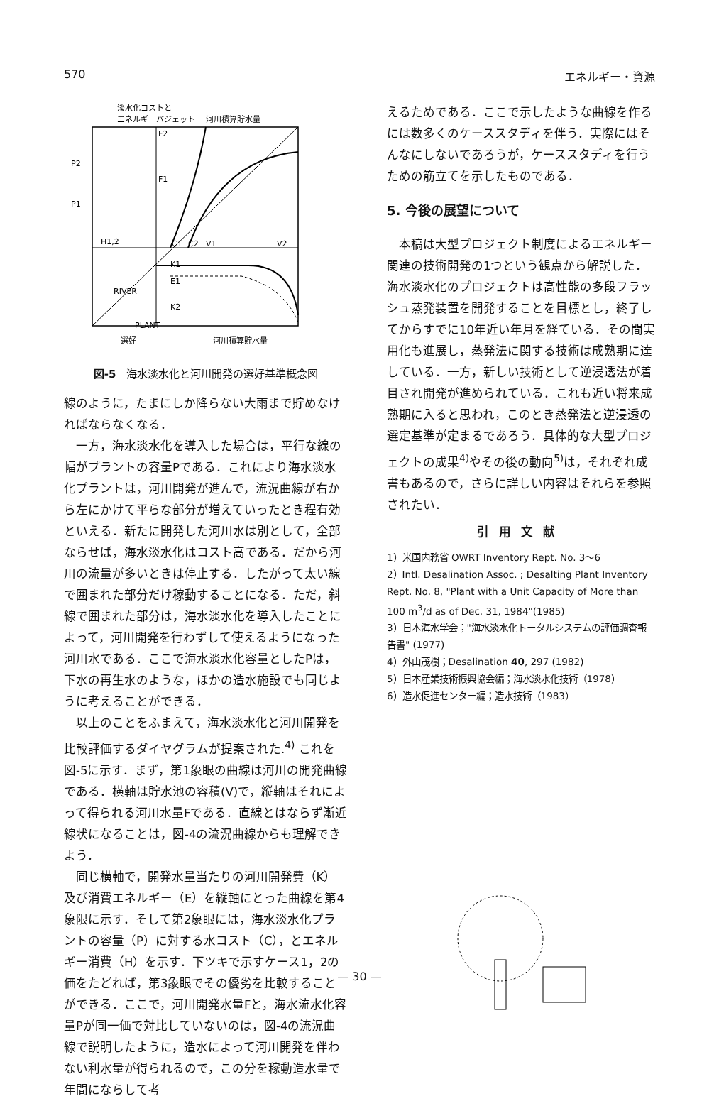570 エネルギー・資源
淡水化コストと
エネルギーバジェット
河川積算貯水量
F2
F1
P2
P1
H1,2
C1
C2
V1
V2
K1
E1
K2
E2
RIVER
PLANT
選好
河川積算貯水量
図-5　海水淡水化と河川開発の選好基準概念図
線のように，たまにしか降らない大雨まで貯めなければならなくなる．
一方，海水淡水化を導入した場合は，平行な線の幅がプラントの容量Pである．これにより海水淡水化プラントは，河川開発が進んで，流況曲線が右から左にかけて平らな部分が増えていったとき程有効といえる．新たに開発した河川水は別として，全部ならせば，海水淡水化はコスト高である．だから河川の流量が多いときは停止する．したがって太い線で囲まれた部分だけ稼動することになる．ただ，斜線で囲まれた部分は，海水淡水化を導入したことによって，河川開発を行わずして使えるようになった河川水である．ここで海水淡水化容量としたPは，下水の再生水のような，ほかの造水施設でも同じように考えることができる．
以上のことをふまえて，海水淡水化と河川開発を比較評価するダイヤグラムが提案された.<sup>4)</sup> これを図-5に示す．まず，第1象眼の曲線は河川の開発曲線である．横軸は貯水池の容積(V)で，縦軸はそれによって得られる河川水量Fである．直線とはならず漸近線状になることは，図-4の流況曲線からも理解できよう．
同じ横軸で，開発水量当たりの河川開発費（K）及び消費エネルギー（E）を縦軸にとった曲線を第4象限に示す．そして第2象眼には，海水淡水化プラントの容量（P）に対する水コスト（C），とエネルギー消費（H）を示す．下ツキで示すケース1，2の価をたどれば，第3象眼でその優劣を比較することができる．ここで，河川開発水量Fと，海水流水化容量Pが同一価で対比していないのは，図-4の流況曲線で説明したように，造水によって河川開発を伴わない利水量が得られるので，この分を稼動造水量で年間にならして考
えるためである．ここで示したような曲線を作るには数多くのケーススタディを伴う．実際にはそんなにしないであろうが，ケーススタディを行うための筋立てを示したものである．
5. 今後の展望について
本稿は大型プロジェクト制度によるエネルギー関連の技術開発の1つという観点から解説した．海水淡水化のプロジェクトは高性能の多段フラッシュ蒸発装置を開発することを目標とし，終了してからすでに10年近い年月を経ている．その間実用化も進展し，蒸発法に関する技術は成熟期に達している．一方，新しい技術として逆浸透法が着目され開発が進められている．これも近い将来成熟期に入ると思われ，このとき蒸発法と逆浸透の選定基準が定まるであろう．具体的な大型プロジェクトの成果<sup>4)</sup>やその後の動向<sup>5)</sup>は，それぞれ成書もあるので，さらに詳しい内容はそれらを参照されたい．
引用文献
1）米国内務省 OWRT Inventory Rept. No. 3～6
2）Intl. Desalination Assoc. ; Desalting Plant Inventory Rept. No. 8, "Plant with a Unit Capacity of More than 100 m<sup>3</sup>/d as of Dec. 31, 1984"(1985)
3）日本海水学会；"海水淡水化トータルシステムの評価調査報告書" (1977)
4）外山茂樹；Desalination 40, 297 (1982)
5）日本産業技術振興協会編；海水淡水化技術（1978）
6）造水促進センター編；造水技術（1983）
— 30 —